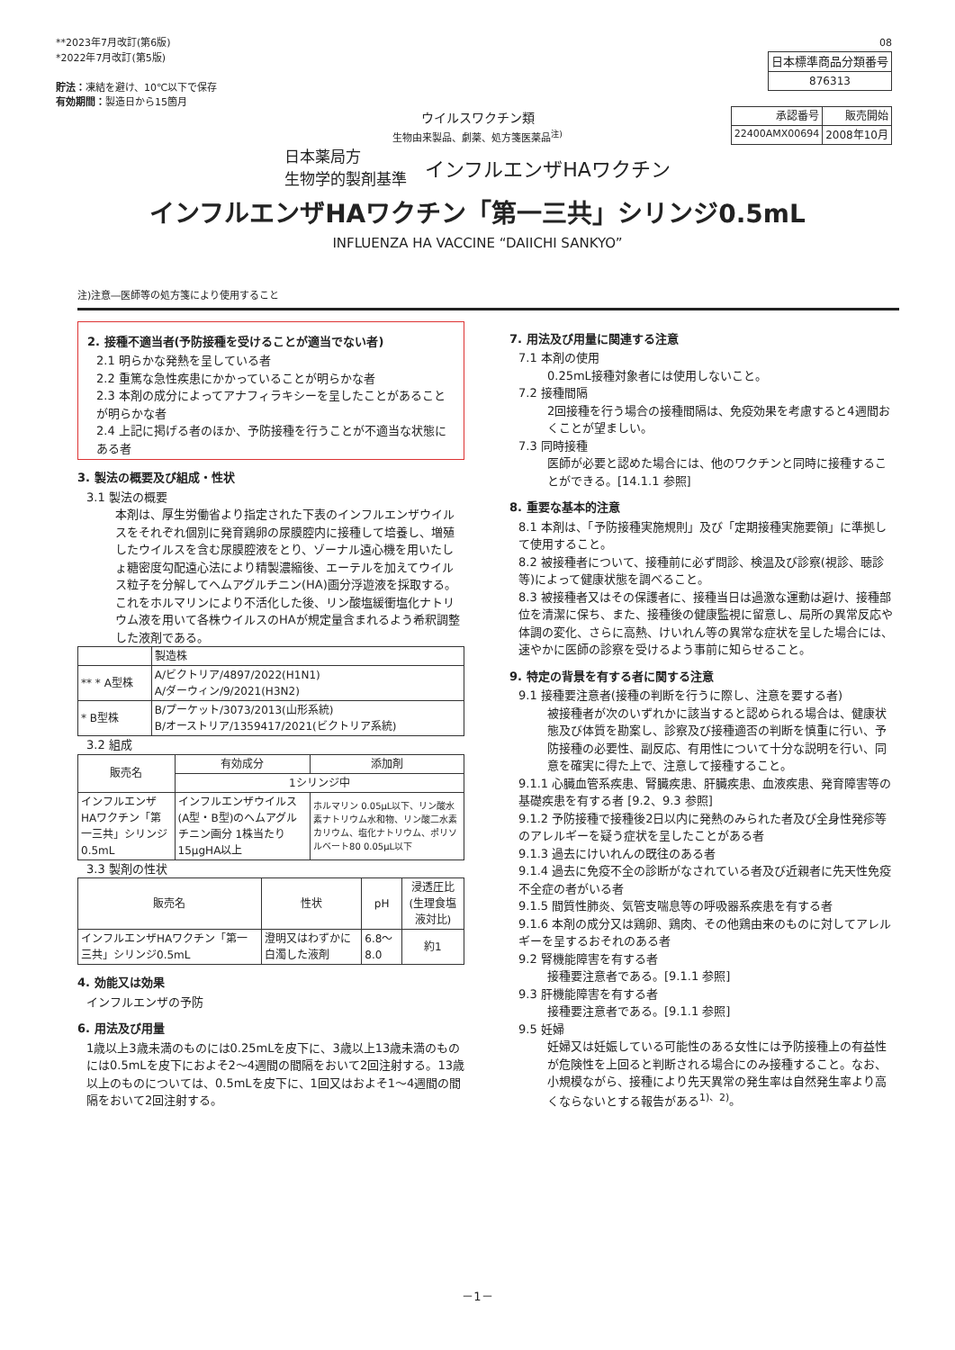**2023年7月改訂(第6版)
*2022年7月改訂(第5版)
貯法：凍結を避け、10℃以下で保存
有効期間：製造日から15箇月
08
| 日本標準商品分類番号 |
| 876313 |
| 承認番号 | 販売開始 |
| --- | --- |
| 22400AMX00694 | 2008年10月 |
ウイルスワクチン類
生物由来製品、劇薬、処方箋医薬品<sup>注)</sup>
日本薬局方
生物学的製剤基準
インフルエンザHAワクチン
インフルエンザHAワクチン「第一三共」シリンジ0.5mL
INFLUENZA HA VACCINE “DAIICHI SANKYO”
注)注意―医師等の処方箋により使用すること
2. 接種不適当者(予防接種を受けることが適当でない者)
2.1 明らかな発熱を呈している者
2.2 重篤な急性疾患にかかっていることが明らかな者
2.3 本剤の成分によってアナフィラキシーを呈したことがあることが明らかな者
2.4 上記に掲げる者のほか、予防接種を行うことが不適当な状態にある者
3. 製法の概要及び組成・性状
3.1 製法の概要
本剤は、厚生労働省より指定された下表のインフルエンザウイルスをそれぞれ個別に発育鶏卵の尿膜腔内に接種して培養し、増殖したウイルスを含む尿膜腔液をとり、ゾーナル遠心機を用いたしょ糖密度勾配遠心法により精製濃縮後、エーテルを加えてウイルス粒子を分解してヘムアグルチニン(HA)画分浮遊液を採取する。これをホルマリンにより不活化した後、リン酸塩緩衝塩化ナトリウム液を用いて各株ウイルスのHAが規定量含まれるよう希釈調整した液剤である。
| | 製造株 |
| ** * A型株 | A/ビクトリア/4897/2022(H1N1) A/ダーウィン/9/2021(H3N2) |
| * B型株 | B/プーケット/3073/2013(山形系統) B/オーストリア/1359417/2021(ビクトリア系統) |
3.2 組成
| 販売名 | 有効成分 | 添加剤 |
| | 1シリンジ中 | |
| インフルエンザHAワクチン「第一三共」シリンジ0.5mL | インフルエンザウイルス(A型・B型)のヘムアグルチニン画分 1株当たり15μgHA以上 | ホルマリン 0.05μL以下、リン酸水素ナトリウム水和物、リン酸二水素カリウム、塩化ナトリウム、ポリソルベート80 0.05μL以下 |
3.3 製剤の性状
| 販売名 | 性状 | pH | 浸透圧比 (生理食塩液対比) |
| インフルエンザHAワクチン「第一三共」シリンジ0.5mL | 澄明又はわずかに白濁した液剤 | 6.8～8.0 | 約1 |
4. 効能又は効果
インフルエンザの予防
6. 用法及び用量
1歳以上3歳未満のものには0.25mLを皮下に、3歳以上13歳未満のものには0.5mLを皮下におよそ2～4週間の間隔をおいて2回注射する。13歳以上のものについては、0.5mLを皮下に、1回又はおよそ1～4週間の間隔をおいて2回注射する。
7. 用法及び用量に関連する注意
7.1 本剤の使用
0.25mL接種対象者には使用しないこと。
7.2 接種間隔
2回接種を行う場合の接種間隔は、免疫効果を考慮すると4週間おくことが望ましい。
7.3 同時接種
医師が必要と認めた場合には、他のワクチンと同時に接種することができる。[14.1.1 参照]
8. 重要な基本的注意
8.1 本剤は、「予防接種実施規則」及び「定期接種実施要領」に準拠して使用すること。
8.2 被接種者について、接種前に必ず問診、検温及び診察(視診、聴診等)によって健康状態を調べること。
8.3 被接種者又はその保護者に、接種当日は過激な運動は避け、接種部位を清潔に保ち、また、接種後の健康監視に留意し、局所の異常反応や体調の変化、さらに高熱、けいれん等の異常な症状を呈した場合には、速やかに医師の診察を受けるよう事前に知らせること。
9. 特定の背景を有する者に関する注意
9.1 接種要注意者(接種の判断を行うに際し、注意を要する者)
被接種者が次のいずれかに該当すると認められる場合は、健康状態及び体質を勘案し、診察及び接種適否の判断を慎重に行い、予防接種の必要性、副反応、有用性について十分な説明を行い、同意を確実に得た上で、注意して接種すること。
9.1.1 心臓血管系疾患、腎臓疾患、肝臓疾患、血液疾患、発育障害等の基礎疾患を有する者 [9.2、9.3 参照]
9.1.2 予防接種で接種後2日以内に発熱のみられた者及び全身性発疹等のアレルギーを疑う症状を呈したことがある者
9.1.3 過去にけいれんの既往のある者
9.1.4 過去に免疫不全の診断がなされている者及び近親者に先天性免疫不全症の者がいる者
9.1.5 間質性肺炎、気管支喘息等の呼吸器系疾患を有する者
9.1.6 本剤の成分又は鶏卵、鶏肉、その他鶏由来のものに対してアレルギーを呈するおそれのある者
9.2 腎機能障害を有する者
接種要注意者である。[9.1.1 参照]
9.3 肝機能障害を有する者
接種要注意者である。[9.1.1 参照]
9.5 妊婦
妊婦又は妊娠している可能性のある女性には予防接種上の有益性が危険性を上回ると判断される場合にのみ接種すること。なお、小規模ながら、接種により先天異常の発生率は自然発生率より高くならないとする報告がある<sup>1)、2)</sup>。
－1－